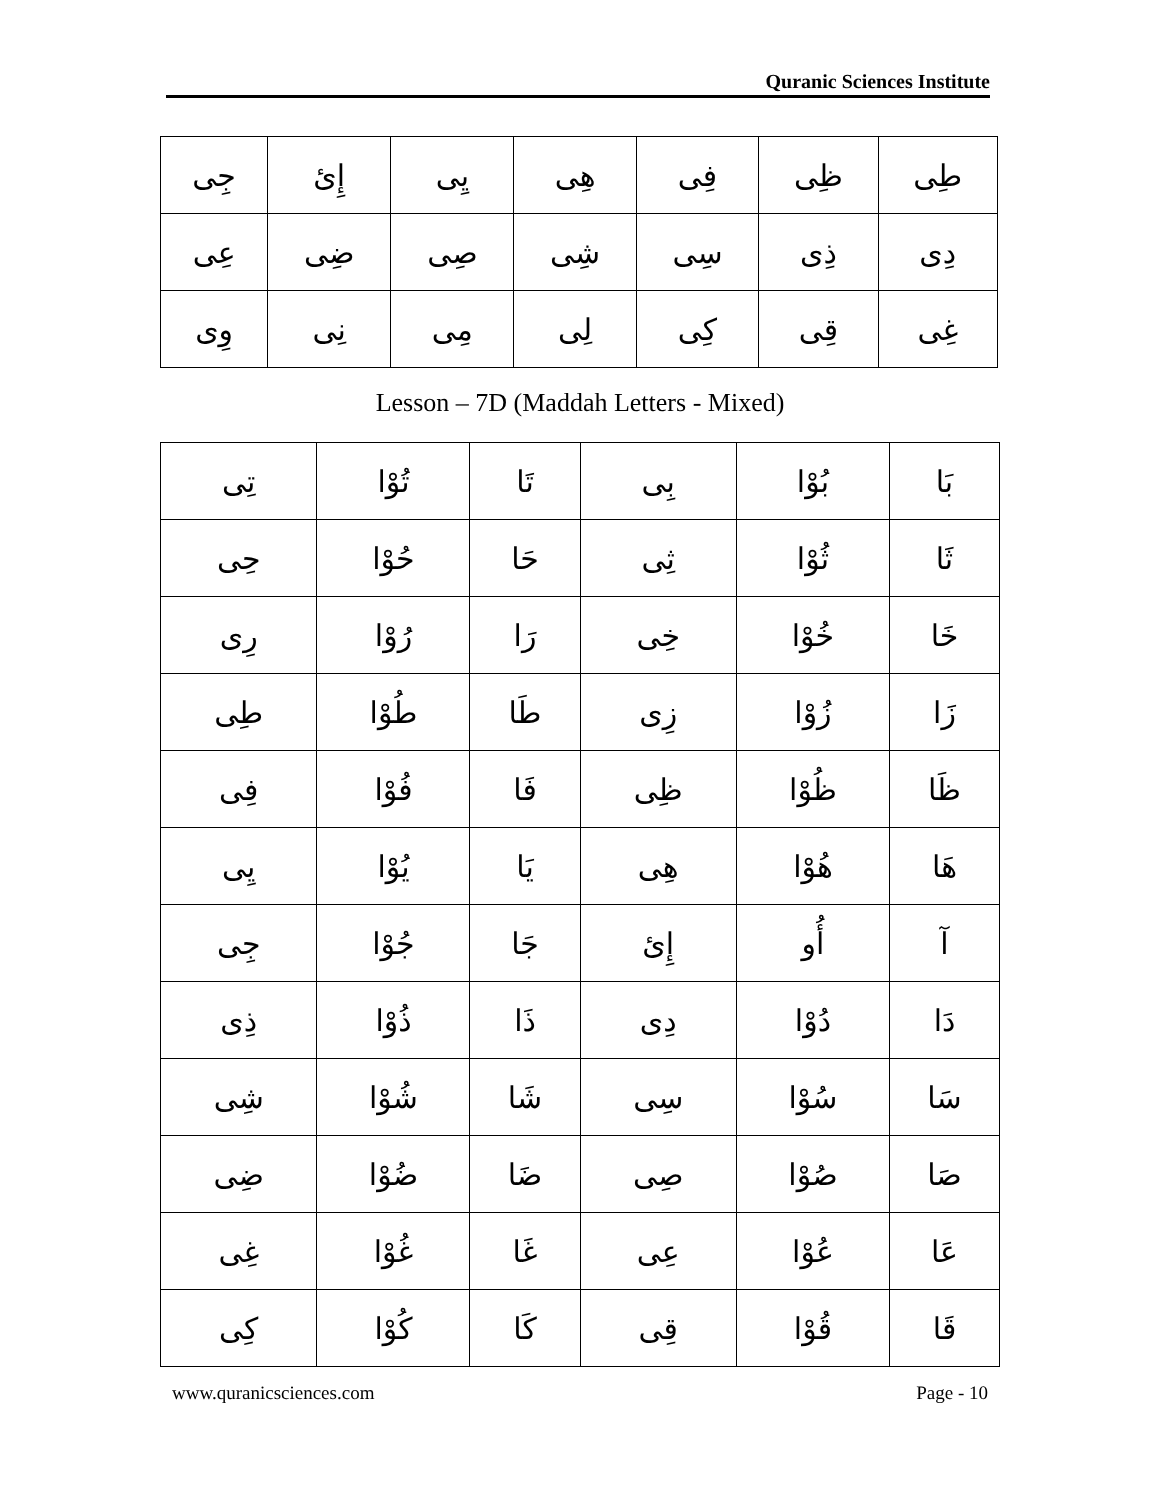Quranic Sciences Institute
| طِی | ظِی | فِی | هِی | یِی | إِیٔ | جِی |
| دِی | ذِی | سِی | شِی | صِی | ضِی | عِی |
| غِی | قِی | كِی | لِی | مِی | نِی | وِی |
Lesson – 7D (Maddah Letters - Mixed)
| بَا | بُوْا | بِی | تَا | تُوْا | تِی |
| ثَا | ثُوْا | ثِی | حَا | حُوْا | حِی |
| خَا | خُوْا | خِی | رَا | رُوْا | رِی |
| زَا | زُوْا | زِی | طَا | طُوْا | طِی |
| ظَا | ظُوْا | ظِی | فَا | فُوْا | فِی |
| هَا | هُوْا | هِی | یَا | یُوْا | یِی |
| آ | أُو | إِیٔ | جَا | جُوْا | جِی |
| دَا | دُوْا | دِی | ذَا | ذُوْا | ذِی |
| سَا | سُوْا | سِی | شَا | شُوْا | شِی |
| صَا | صُوْا | صِی | ضَا | ضُوْا | ضِی |
| عَا | عُوْا | عِی | غَا | غُوْا | غِی |
| قَا | قُوْا | قِی | كَا | كُوْا | كِی |
www.quranicsciences.com Page - 10